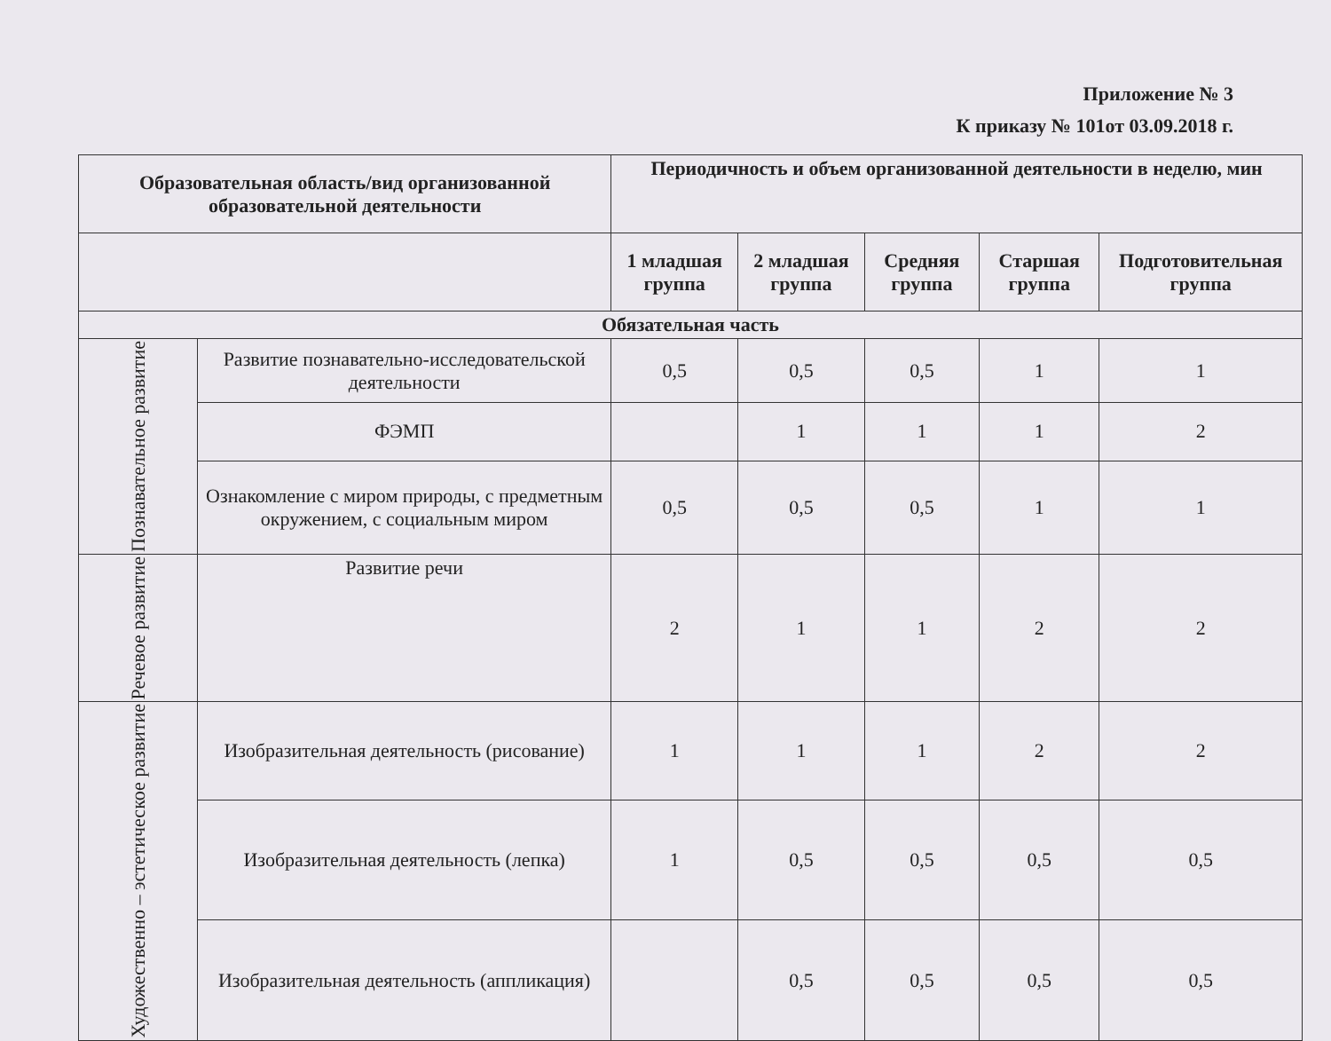Приложение № 3
К приказу № 101от 03.09.2018 г.
| Образовательная область/вид организованной образовательной деятельности | | Периодичность и объем организованной деятельности в неделю, мин | | | | |
| --- | --- | --- | --- | --- | --- | --- |
| | | 1 младшая группа | 2 младшая группа | Средняя группа | Старшая группа | Подготовительная группа |
| Обязательная часть | | | | | | |
| Познавательное развитие | Развитие познавательно-исследовательской деятельности | 0,5 | 0,5 | 0,5 | 1 | 1 |
| | ФЭМП | | 1 | 1 | 1 | 2 |
| | Ознакомление с миром природы, с предметным окружением, с социальным миром | 0,5 | 0,5 | 0,5 | 1 | 1 |
| Речевое развитие | Развитие речи | 2 | 1 | 1 | 2 | 2 |
| Художественно – эстетическое развитие | Изобразительная деятельность (рисование) | 1 | 1 | 1 | 2 | 2 |
| | Изобразительная деятельность (лепка) | 1 | 0,5 | 0,5 | 0,5 | 0,5 |
| | Изобразительная деятельность (аппликация) | | 0,5 | 0,5 | 0,5 | 0,5 |